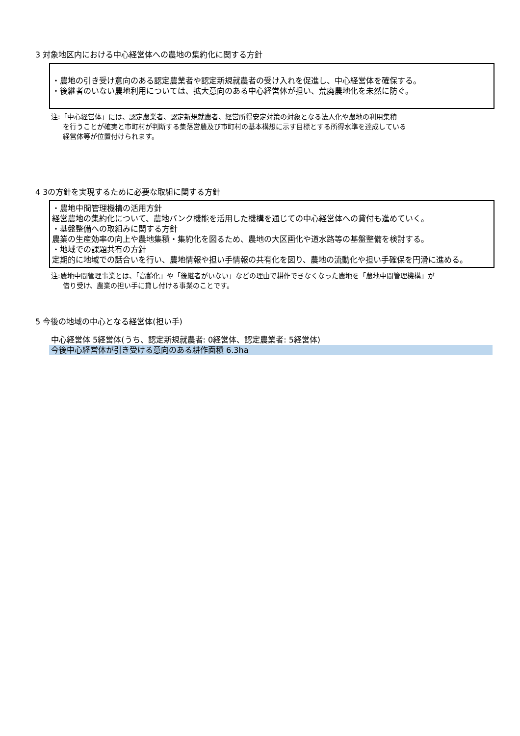3 対象地区内における中心経営体への農地の集約化に関する方針
・農地の引き受け意向のある認定農業者や認定新規就農者の受け入れを促進し、中心経営体を確保する。
・後継者のいない農地利用については、拡大意向のある中心経営体が担い、荒廃農地化を未然に防ぐ。
注:「中心経営体」には、認定農業者、認定新規就農者、経営所得安定対策の対象となる法人化や農地の利用集積
を行うことが確実と市町村が判断する集落営農及び市町村の基本構想に示す目標とする所得水準を達成している
経営体等が位置付けられます。
4 3の方針を実現するために必要な取組に関する方針
・農地中間管理機構の活用方針
経営農地の集約化について、農地バンク機能を活用した機構を通じての中心経営体への貸付も進めていく。
・基盤整備への取組みに関する方針
農業の生産効率の向上や農地集積・集約化を図るため、農地の大区画化や道水路等の基盤整備を検討する。
・地域での課題共有の方針
定期的に地域での話合いを行い、農地情報や担い手情報の共有化を図り、農地の流動化や担い手確保を円滑に進める。
注:農地中間管理事業とは、「高齢化」や「後継者がいない」などの理由で耕作できなくなった農地を「農地中間管理機構」が
借り受け、農業の担い手に貸し付ける事業のことです。
5 今後の地域の中心となる経営体(担い手)
中心経営体 5経営体(うち、認定新規就農者: 0経営体、認定農業者: 5経営体)
今後中心経営体が引き受ける意向のある耕作面積 6.3ha